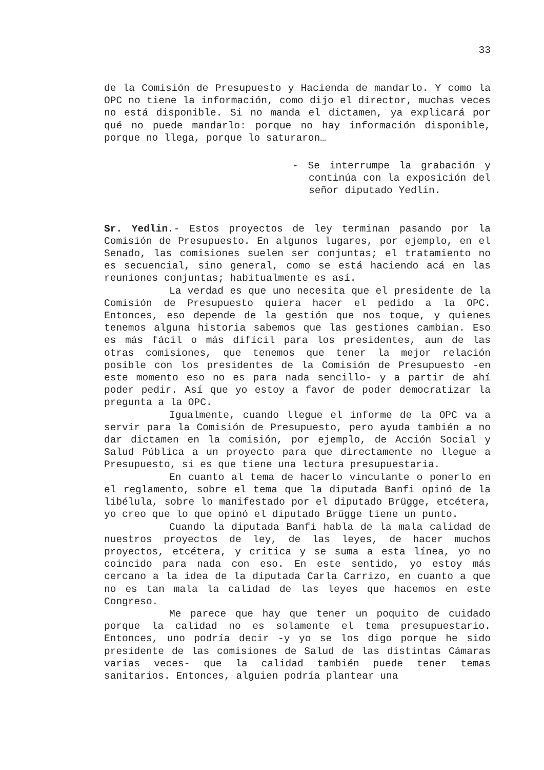33
de la Comisión de Presupuesto y Hacienda de mandarlo. Y como la OPC no tiene la información, como dijo el director, muchas veces no está disponible. Si no manda el dictamen, ya explicará por qué no puede mandarlo: porque no hay información disponible, porque no llega, porque lo saturaron…
- Se interrumpe la grabación y continúa con la exposición del señor diputado Yedlin.
Sr. Yedlin.- Estos proyectos de ley terminan pasando por la Comisión de Presupuesto. En algunos lugares, por ejemplo, en el Senado, las comisiones suelen ser conjuntas; el tratamiento no es secuencial, sino general, como se está haciendo acá en las reuniones conjuntas; habitualmente es así.
La verdad es que uno necesita que el presidente de la Comisión de Presupuesto quiera hacer el pedido a la OPC. Entonces, eso depende de la gestión que nos toque, y quienes tenemos alguna historia sabemos que las gestiones cambian. Eso es más fácil o más difícil para los presidentes, aun de las otras comisiones, que tenemos que tener la mejor relación posible con los presidentes de la Comisión de Presupuesto -en este momento eso no es para nada sencillo- y a partir de ahí poder pedir. Así que yo estoy a favor de poder democratizar la pregunta a la OPC.
Igualmente, cuando llegue el informe de la OPC va a servir para la Comisión de Presupuesto, pero ayuda también a no dar dictamen en la comisión, por ejemplo, de Acción Social y Salud Pública a un proyecto para que directamente no llegue a Presupuesto, si es que tiene una lectura presupuestaria.
En cuanto al tema de hacerlo vinculante o ponerlo en el reglamento, sobre el tema que la diputada Banfi opinó de la libélula, sobre lo manifestado por el diputado Brügge, etcétera, yo creo que lo que opinó el diputado Brügge tiene un punto.
Cuando la diputada Banfi habla de la mala calidad de nuestros proyectos de ley, de las leyes, de hacer muchos proyectos, etcétera, y critica y se suma a esta línea, yo no coincido para nada con eso. En este sentido, yo estoy más cercano a la idea de la diputada Carla Carrizo, en cuanto a que no es tan mala la calidad de las leyes que hacemos en este Congreso.
Me parece que hay que tener un poquito de cuidado porque la calidad no es solamente el tema presupuestario. Entonces, uno podría decir -y yo se los digo porque he sido presidente de las comisiones de Salud de las distintas Cámaras varias veces- que la calidad también puede tener temas sanitarios. Entonces, alguien podría plantear una